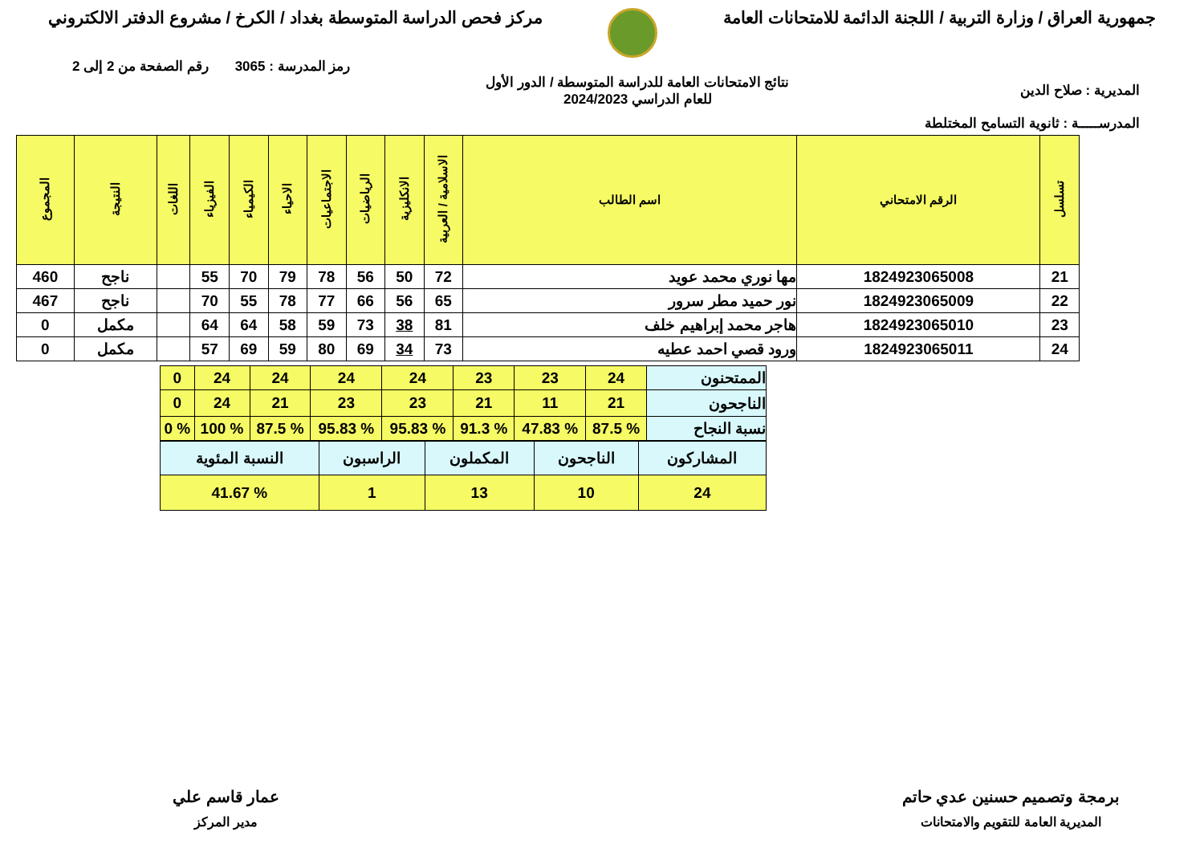جمهورية العراق / وزارة التربية / اللجنة الدائمة للامتحانات العامة
مركز فحص الدراسة المتوسطة بغداد / الكرخ / مشروع الدفتر الالكتروني
المديرية : صلاح الدين
المدرســـــة : ثانوية التسامح المختلطة
نتائج الامتحانات العامة للدراسة المتوسطة / الدور الأول
للعام الدراسي 2024/2023
رمز المدرسة : 3065 رقم الصفحة من 2 إلى 2
| تسلسل | الرقم الامتحاني | اسم الطالب | الاسلامية / العربية | الانكليزية | الرياضيات | الاجتماعيات | الاحياء | الكيمياء | الفيزياء | اللغات | النتيجة | المجموع |
| --- | --- | --- | --- | --- | --- | --- | --- | --- | --- | --- | --- | --- |
| 21 | 1824923065008 | مها نوري محمد عويد | 72 | 50 | 56 | 78 | 79 | 70 | 55 | | ناجح | 460 |
| 22 | 1824923065009 | نور حميد مطر سرور | 65 | 56 | 66 | 77 | 78 | 55 | 70 | | ناجح | 467 |
| 23 | 1824923065010 | هاجر محمد إبراهيم خلف | 81 | 38 | 73 | 59 | 58 | 64 | 64 | | مكمل | 0 |
| 24 | 1824923065011 | ورود قصي احمد عطيه | 73 | 34 | 69 | 80 | 59 | 69 | 57 | | مكمل | 0 |
| الممتحنون | 24 | 23 | 23 | 24 | 24 | 24 | 24 | 0 |
| الناجحون | 21 | 11 | 21 | 23 | 23 | 21 | 24 | 0 |
| نسبة النجاح | % 87.5 | % 47.83 | % 91.3 | % 95.83 | % 95.83 | % 87.5 | % 100 | % 0 |
| المشاركون | الناجحون | المكملون | الراسبون | النسبة المئوية |
| 24 | 10 | 13 | 1 | % 41.67 |
برمجة وتصميم حسنين عدي حاتم
المديرية العامة للتقويم والامتحانات
عمار قاسم علي
مدير المركز